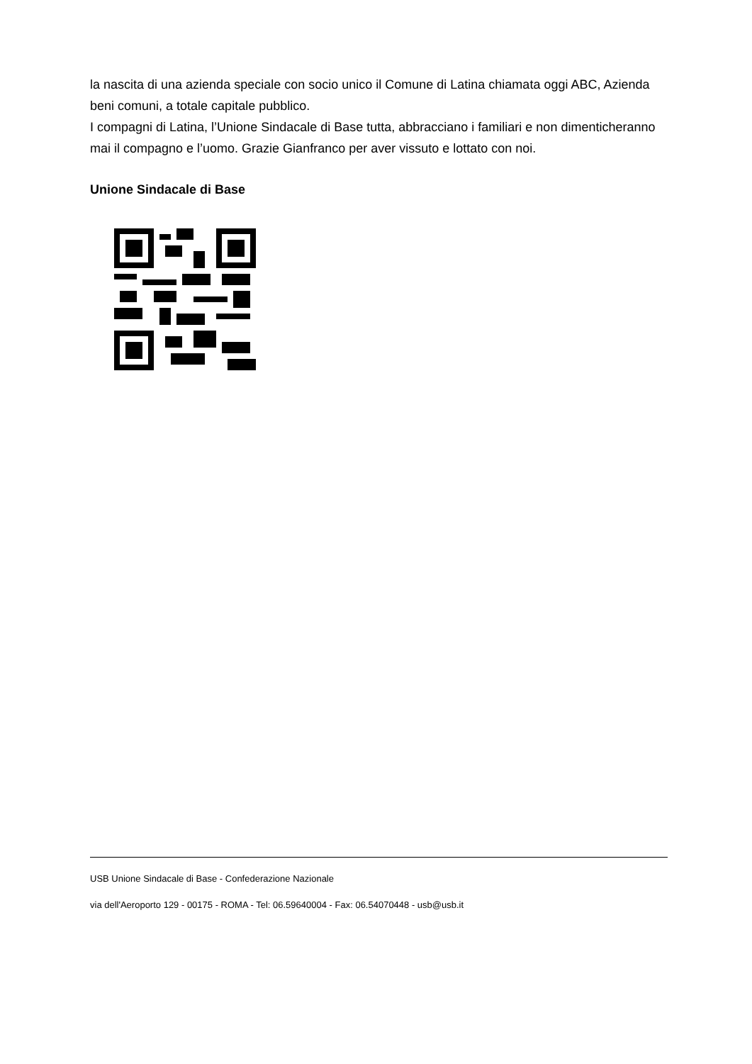la nascita di una azienda speciale con socio unico il Comune di Latina chiamata oggi ABC, Azienda beni comuni, a totale capitale pubblico.
I compagni di Latina, l’Unione Sindacale di Base tutta, abbracciano i familiari e non dimenticheranno mai il compagno e l’uomo. Grazie Gianfranco per aver vissuto e lottato con noi.
Unione Sindacale di Base
USB Unione Sindacale di Base - Confederazione Nazionale
via dell'Aeroporto 129 - 00175 - ROMA - Tel: 06.59640004 - Fax: 06.54070448 - usb@usb.it